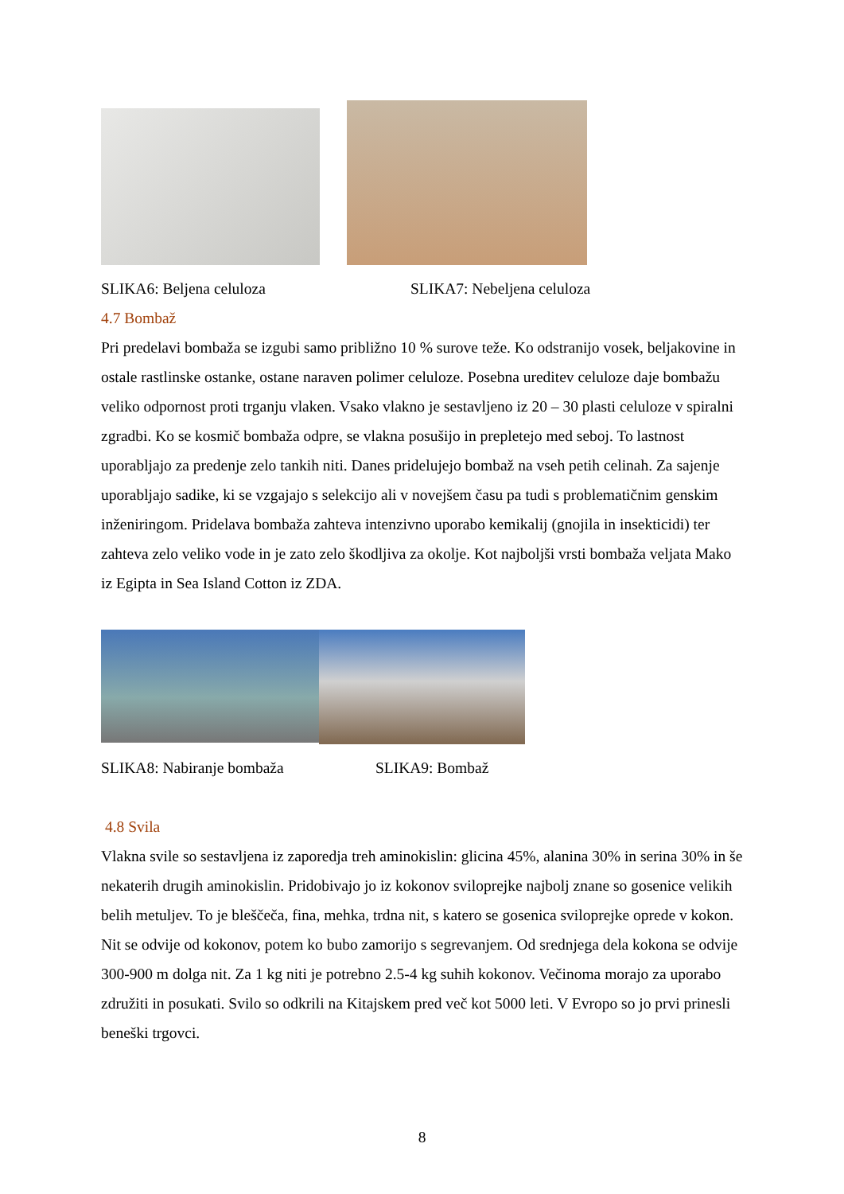SLIKA6: Beljena celuloza SLIKA7: Nebeljena celuloza
4.7 Bombaž
Pri predelavi bombaža se izgubi samo približno 10 % surove teže. Ko odstranijo vosek, beljakovine in ostale rastlinske ostanke, ostane naraven polimer celuloze. Posebna ureditev celuloze daje bombažu veliko odpornost proti trganju vlaken. Vsako vlakno je sestavljeno iz 20 – 30 plasti celuloze v spiralni zgradbi. Ko se kosmič bombaža odpre, se vlakna posušijo in prepletejo med seboj. To lastnost uporabljajo za predenje zelo tankih niti. Danes pridelujejo bombaž na vseh petih celinah. Za sajenje uporabljajo sadike, ki se vzgajajo s selekcijo ali v novejšem času pa tudi s problematičnim genskim inženiringom. Pridelava bombaža zahteva intenzivno uporabo kemikalij (gnojila in insekticidi) ter zahteva zelo veliko vode in je zato zelo škodljiva za okolje. Kot najboljši vrsti bombaža veljata Mako iz Egipta in Sea Island Cotton iz ZDA.
SLIKA8: Nabiranje bombaža SLIKA9: Bombaž
4.8 Svila
Vlakna svile so sestavljena iz zaporedja treh aminokislin: glicina 45%, alanina 30% in serina 30% in še nekaterih drugih aminokislin. Pridobivajo jo iz kokonov sviloprejke najbolj znane so gosenice velikih belih metuljev. To je bleščeča, fina, mehka, trdna nit, s katero se gosenica sviloprejke oprede v kokon. Nit se odvije od kokonov, potem ko bubo zamorijo s segrevanjem. Od srednjega dela kokona se odvije 300-900 m dolga nit. Za 1 kg niti je potrebno 2.5-4 kg suhih kokonov. Večinoma morajo za uporabo združiti in posukati. Svilo so odkrili na Kitajskem pred več kot 5000 leti. V Evropo so jo prvi prinesli beneški trgovci.
8